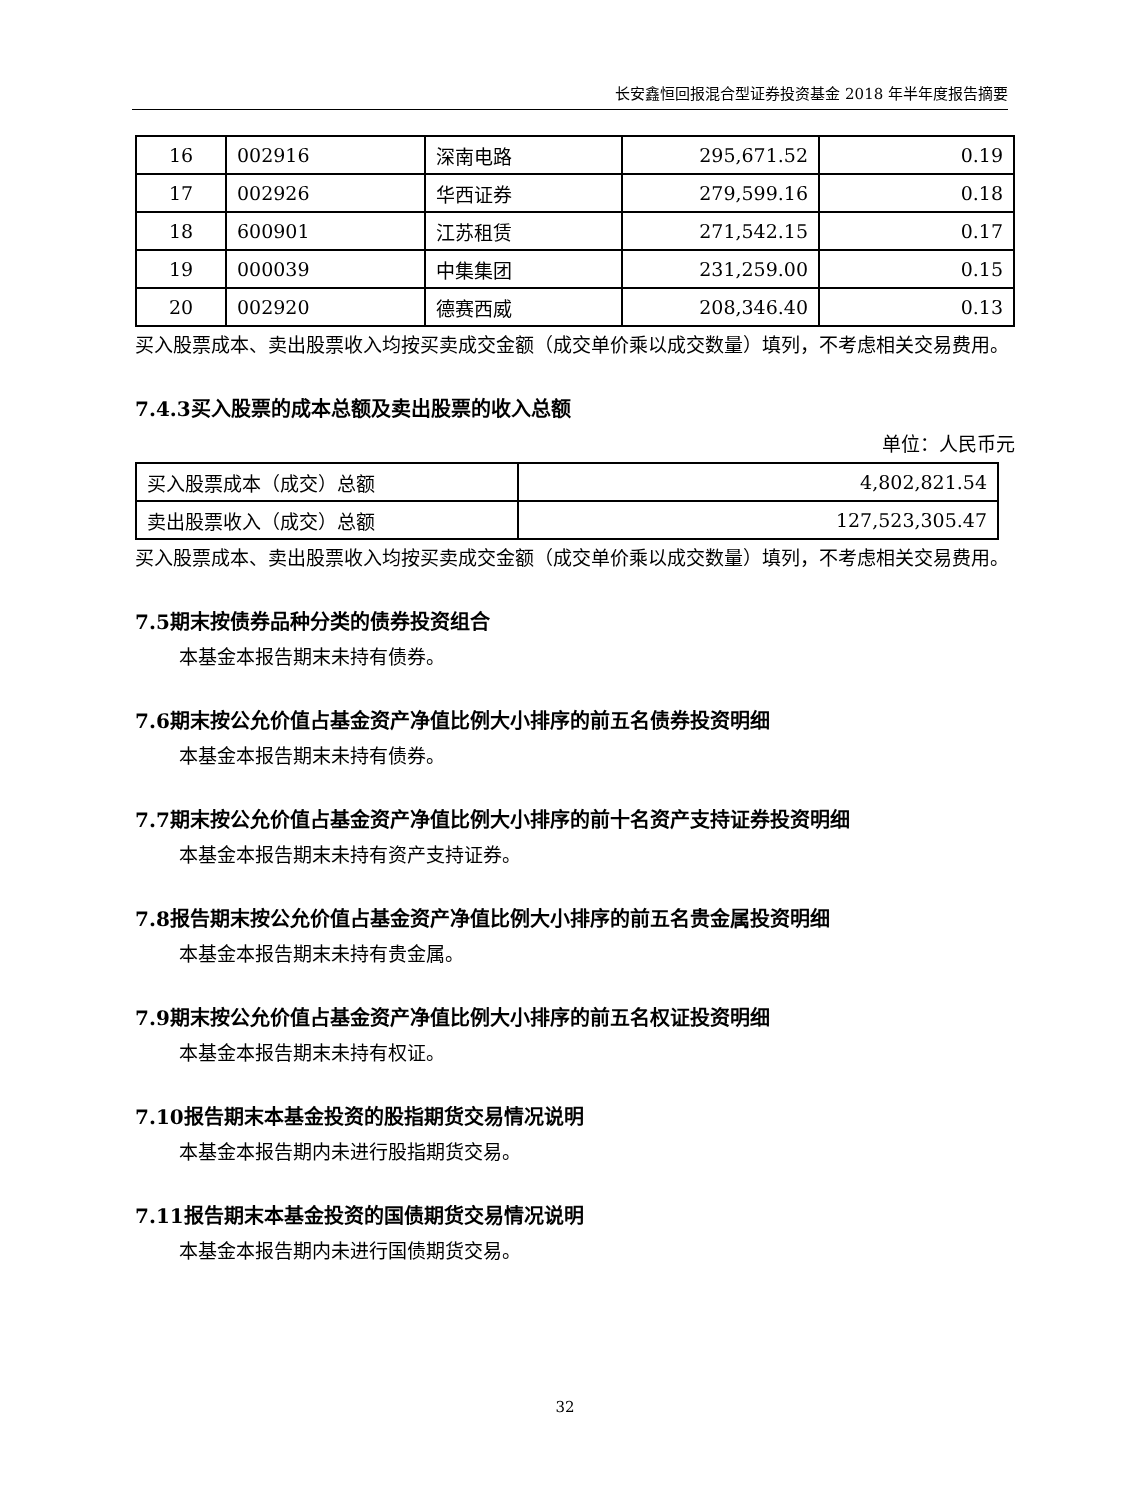长安鑫恒回报混合型证券投资基金 2018 年半年度报告摘要
| 16 | 002916 | 深南电路 | 295,671.52 | 0.19 |
| 17 | 002926 | 华西证券 | 279,599.16 | 0.18 |
| 18 | 600901 | 江苏租赁 | 271,542.15 | 0.17 |
| 19 | 000039 | 中集集团 | 231,259.00 | 0.15 |
| 20 | 002920 | 德赛西威 | 208,346.40 | 0.13 |
买入股票成本、卖出股票收入均按买卖成交金额（成交单价乘以成交数量）填列，不考虑相关交易费用。
7.4.3买入股票的成本总额及卖出股票的收入总额
单位：人民币元
| 买入股票成本（成交）总额 | 4,802,821.54 |
| 卖出股票收入（成交）总额 | 127,523,305.47 |
买入股票成本、卖出股票收入均按买卖成交金额（成交单价乘以成交数量）填列，不考虑相关交易费用。
7.5期末按债券品种分类的债券投资组合
本基金本报告期末未持有债券。
7.6期末按公允价值占基金资产净值比例大小排序的前五名债券投资明细
本基金本报告期末未持有债券。
7.7期末按公允价值占基金资产净值比例大小排序的前十名资产支持证券投资明细
本基金本报告期末未持有资产支持证券。
7.8报告期末按公允价值占基金资产净值比例大小排序的前五名贵金属投资明细
本基金本报告期末未持有贵金属。
7.9期末按公允价值占基金资产净值比例大小排序的前五名权证投资明细
本基金本报告期末未持有权证。
7.10报告期末本基金投资的股指期货交易情况说明
本基金本报告期内未进行股指期货交易。
7.11报告期末本基金投资的国债期货交易情况说明
本基金本报告期内未进行国债期货交易。
32